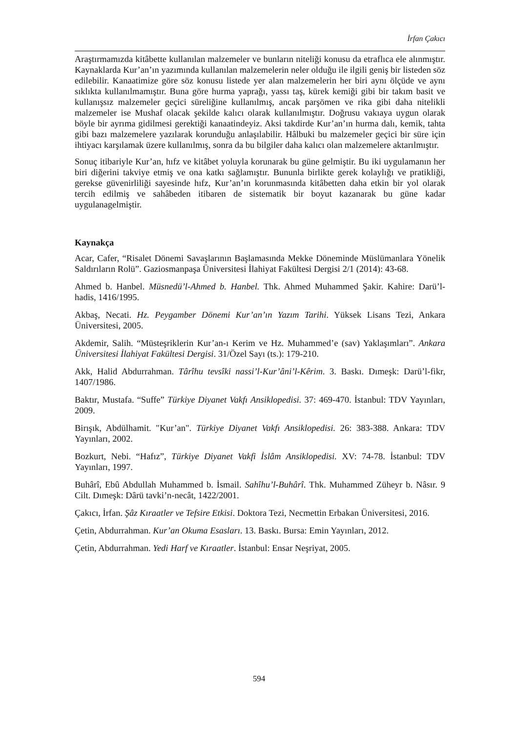İrfan Çakıcı
Araştırmamızda kitâbette kullanılan malzemeler ve bunların niteliği konusu da etraflıca ele alınmıştır. Kaynaklarda Kur’an’ın yazımında kullanılan malzemelerin neler olduğu ile ilgili geniş bir listeden söz edilebilir. Kanaatimize göre söz konusu listede yer alan malzemelerin her biri aynı ölçüde ve aynı sıklıkta kullanılmamıştır. Buna göre hurma yaprağı, yassı taş, kürek kemiği gibi bir takım basit ve kullanışsız malzemeler geçici süreliğine kullanılmış, ancak parşömen ve rika gibi daha nitelikli malzemeler ise Mushaf olacak şekilde kalıcı olarak kullanılmıştır. Doğrusu vakıaya uygun olarak böyle bir ayrıma gidilmesi gerektiği kanaatindeyiz. Aksi takdirde Kur’an’ın hurma dalı, kemik, tahta gibi bazı malzemelere yazılarak korunduğu anlaşılabilir. Hâlbuki bu malzemeler geçici bir süre için ihtiyacı karşılamak üzere kullanılmış, sonra da bu bilgiler daha kalıcı olan malzemelere aktarılmıştır.
Sonuç itibariyle Kur’an, hıfz ve kitâbet yoluyla korunarak bu güne gelmiştir. Bu iki uygulamanın her biri diğerini takviye etmiş ve ona katkı sağlamıştır. Bununla birlikte gerek kolaylığı ve pratikliği, gerekse güvenirliliği sayesinde hıfz, Kur’an’ın korunmasında kitâbetten daha etkin bir yol olarak tercih edilmiş ve sahâbeden itibaren de sistematik bir boyut kazanarak bu güne kadar uygulanagelmiştir.
Kaynakça
Acar, Cafer, “Risalet Dönemi Savaşlarının Başlamasında Mekke Döneminde Müslümanlara Yönelik Saldırıların Rolü”. Gaziosmanpaşa Üniversitesi İlahiyat Fakültesi Dergisi 2/1 (2014): 43-68.
Ahmed b. Hanbel. Müsnedü’l-Ahmed b. Hanbel. Thk. Ahmed Muhammed Şakir. Kahire: Darü’l-hadis, 1416/1995.
Akbaş, Necati. Hz. Peygamber Dönemi Kur’an’ın Yazım Tarihi. Yüksek Lisans Tezi, Ankara Üniversitesi, 2005.
Akdemir, Salih. “Müsteşriklerin Kur’an-ı Kerim ve Hz. Muhammed’e (sav) Yaklaşımları”. Ankara Üniversitesi İlahiyat Fakültesi Dergisi. 31/Özel Sayı (ts.): 179-210.
Akk, Halid Abdurrahman. Târîhu tevsîki nassi’l-Kur’âni’l-Kêrim. 3. Baskı. Dımeşk: Darü’l-fikr, 1407/1986.
Baktır, Mustafa. “Suffe” Türkiye Diyanet Vakfı Ansiklopedisi. 37: 469-470. İstanbul: TDV Yayınları, 2009.
Birışık, Abdülhamit. "Kur’an". Türkiye Diyanet Vakfı Ansiklopedisi. 26: 383-388. Ankara: TDV Yayınları, 2002.
Bozkurt, Nebi. “Hafız”, Türkiye Diyanet Vakfi İslâm Ansiklopedisi. XV: 74-78. İstanbul: TDV Yayınları, 1997.
Buhârî, Ebû Abdullah Muhammed b. İsmail. Sahîhu’l-Buhârî. Thk. Muhammed Züheyr b. Nâsır. 9 Cilt. Dımeşk: Dârü tavki’n-necât, 1422/2001.
Çakıcı, İrfan. Şâz Kıraatler ve Tefsire Etkisi. Doktora Tezi, Necmettin Erbakan Üniversitesi, 2016.
Çetin, Abdurrahman. Kur’an Okuma Esasları. 13. Baskı. Bursa: Emin Yayınları, 2012.
Çetin, Abdurrahman. Yedi Harf ve Kıraatler. İstanbul: Ensar Neşriyat, 2005.
594